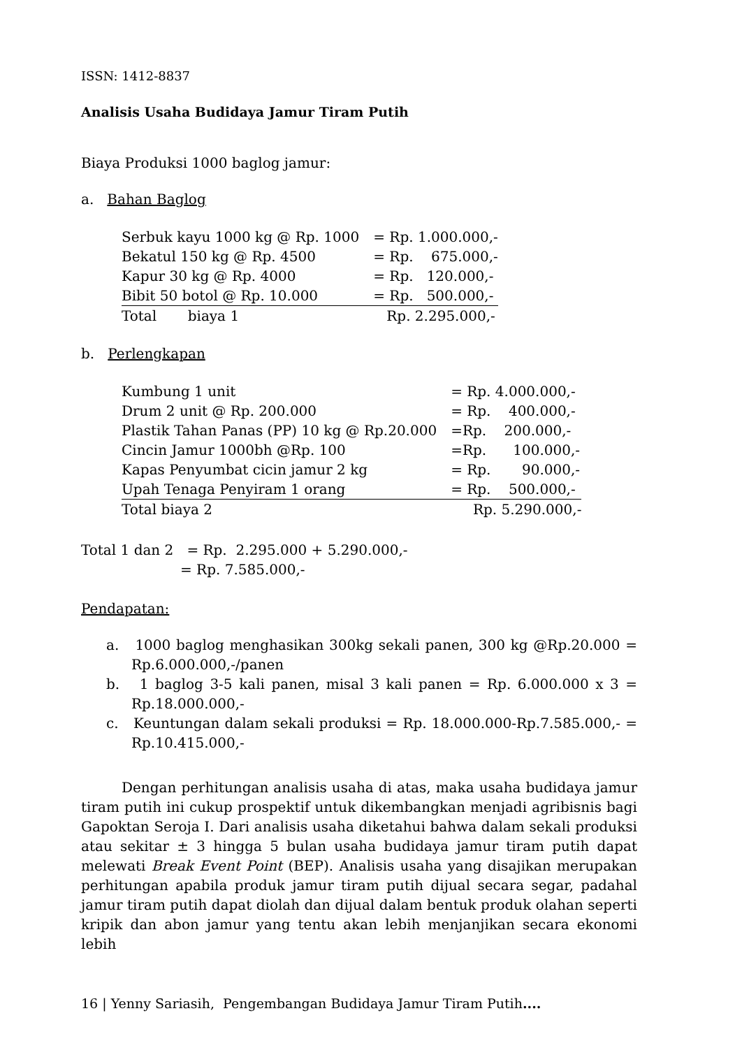ISSN: 1412-8837
Analisis Usaha Budidaya Jamur Tiram Putih
Biaya Produksi 1000 baglog jamur:
a. Bahan Baglog
| Serbuk kayu 1000 kg @ Rp. 1000 | = Rp. 1.000.000,- |
| Bekatul 150 kg @ Rp. 4500 | = Rp. 675.000,- |
| Kapur 30 kg @ Rp. 4000 | = Rp. 120.000,- |
| Bibit 50 botol @ Rp. 10.000 | = Rp. 500.000,- |
| Total biaya 1 | Rp. 2.295.000,- |
b. Perlengkapan
| Kumbung 1 unit | = Rp. 4.000.000,- |
| Drum 2 unit @ Rp. 200.000 | = Rp. 400.000,- |
| Plastik Tahan Panas (PP) 10 kg @ Rp.20.000 | =Rp. 200.000,- |
| Cincin Jamur 1000bh @Rp. 100 | =Rp. 100.000,- |
| Kapas Penyumbat cicin jamur 2 kg | = Rp. 90.000,- |
| Upah Tenaga Penyiram 1 orang | = Rp. 500.000,- |
| Total biaya 2 | Rp. 5.290.000,- |
Total 1 dan 2 = Rp. 2.295.000 + 5.290.000,-
= Rp. 7.585.000,-
Pendapatan:
a. 1000 baglog menghasikan 300kg sekali panen, 300 kg @Rp.20.000 = Rp.6.000.000,-/panen
b. 1 baglog 3-5 kali panen, misal 3 kali panen = Rp. 6.000.000 x 3 = Rp.18.000.000,-
c. Keuntungan dalam sekali produksi = Rp. 18.000.000-Rp.7.585.000,- = Rp.10.415.000,-
Dengan perhitungan analisis usaha di atas, maka usaha budidaya jamur tiram putih ini cukup prospektif untuk dikembangkan menjadi agribisnis bagi Gapoktan Seroja I. Dari analisis usaha diketahui bahwa dalam sekali produksi atau sekitar ± 3 hingga 5 bulan usaha budidaya jamur tiram putih dapat melewati Break Event Point (BEP). Analisis usaha yang disajikan merupakan perhitungan apabila produk jamur tiram putih dijual secara segar, padahal jamur tiram putih dapat diolah dan dijual dalam bentuk produk olahan seperti kripik dan abon jamur yang tentu akan lebih menjanjikan secara ekonomi lebih
16 | Yenny Sariasih, Pengembangan Budidaya Jamur Tiram Putih....